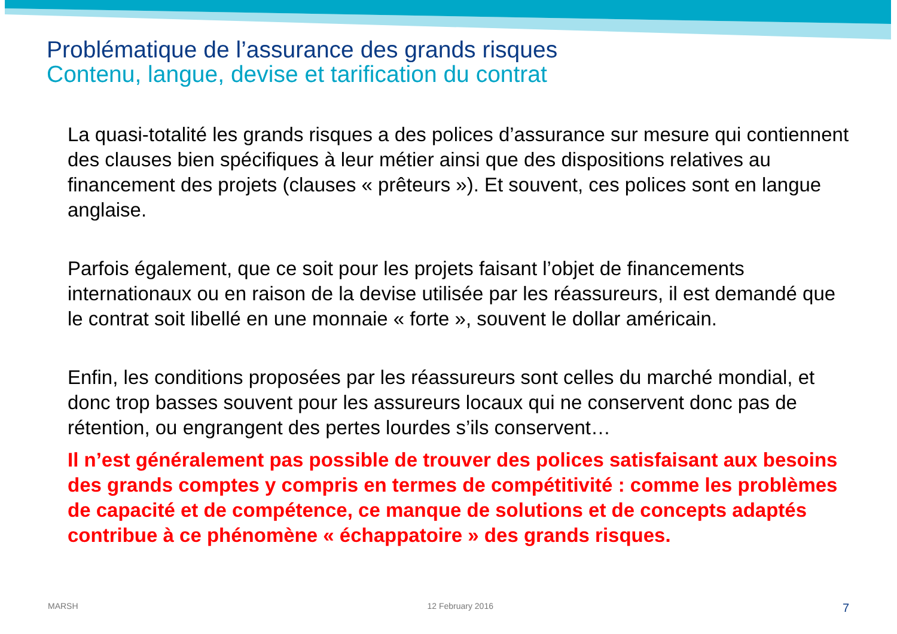Problématique de l’assurance des grands risques
Contenu, langue, devise et tarification du contrat
La quasi-totalité les grands risques a des polices d’assurance sur mesure qui contiennent des clauses bien spécifiques à leur métier ainsi que des dispositions relatives au financement des projets (clauses « prêteurs »). Et souvent, ces polices sont en langue anglaise.
Parfois également, que ce soit pour les projets faisant l’objet de financements internationaux ou en raison de la devise utilisée par les réassureurs, il est demandé que le contrat soit libellé en une monnaie « forte », souvent le dollar américain.
Enfin, les conditions proposées par les réassureurs sont celles du marché mondial, et donc trop basses souvent pour les assureurs locaux qui ne conservent donc pas de rétention, ou engrangent des pertes lourdes s’ils conservent…
Il n’est généralement pas possible de trouver des polices satisfaisant aux besoins des grands comptes y compris en termes de compétitivité : comme les problèmes de capacité et de compétence, ce manque de solutions et de concepts adaptés contribue à ce phénomène « échappatoire » des grands risques.
MARSH 12 February 2016 7